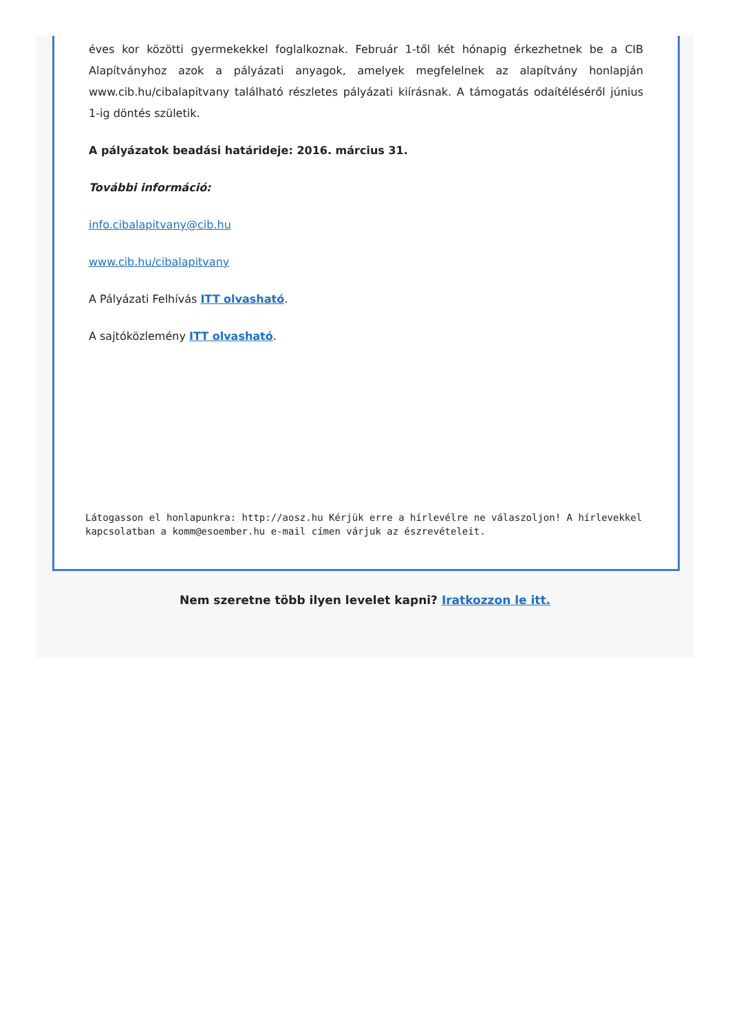éves kor közötti gyermekekkel foglalkoznak. Február 1-től két hónapig érkezhetnek be a CIB Alapítványhoz azok a pályázati anyagok, amelyek megfelelnek az alapítvány honlapján www.cib.hu/cibalapitvany található részletes pályázati kiírásnak. A támogatás odaítéléséről június 1-ig döntés születik.
A pályázatok beadási határideje: 2016. március 31.
További információ:
info.cibalapitvany@cib.hu
www.cib.hu/cibalapitvany
A Pályázati Felhívás ITT olvasható.
A sajtóközlemény ITT olvasható.
Látogasson el honlapunkra: http://aosz.hu Kérjük erre a hírlevélre ne válaszoljon! A hírlevekkel kapcsolatban a komm@esoember.hu e-mail címen várjuk az észrevételeit.
Nem szeretne több ilyen levelet kapni? Iratkozzon le itt.